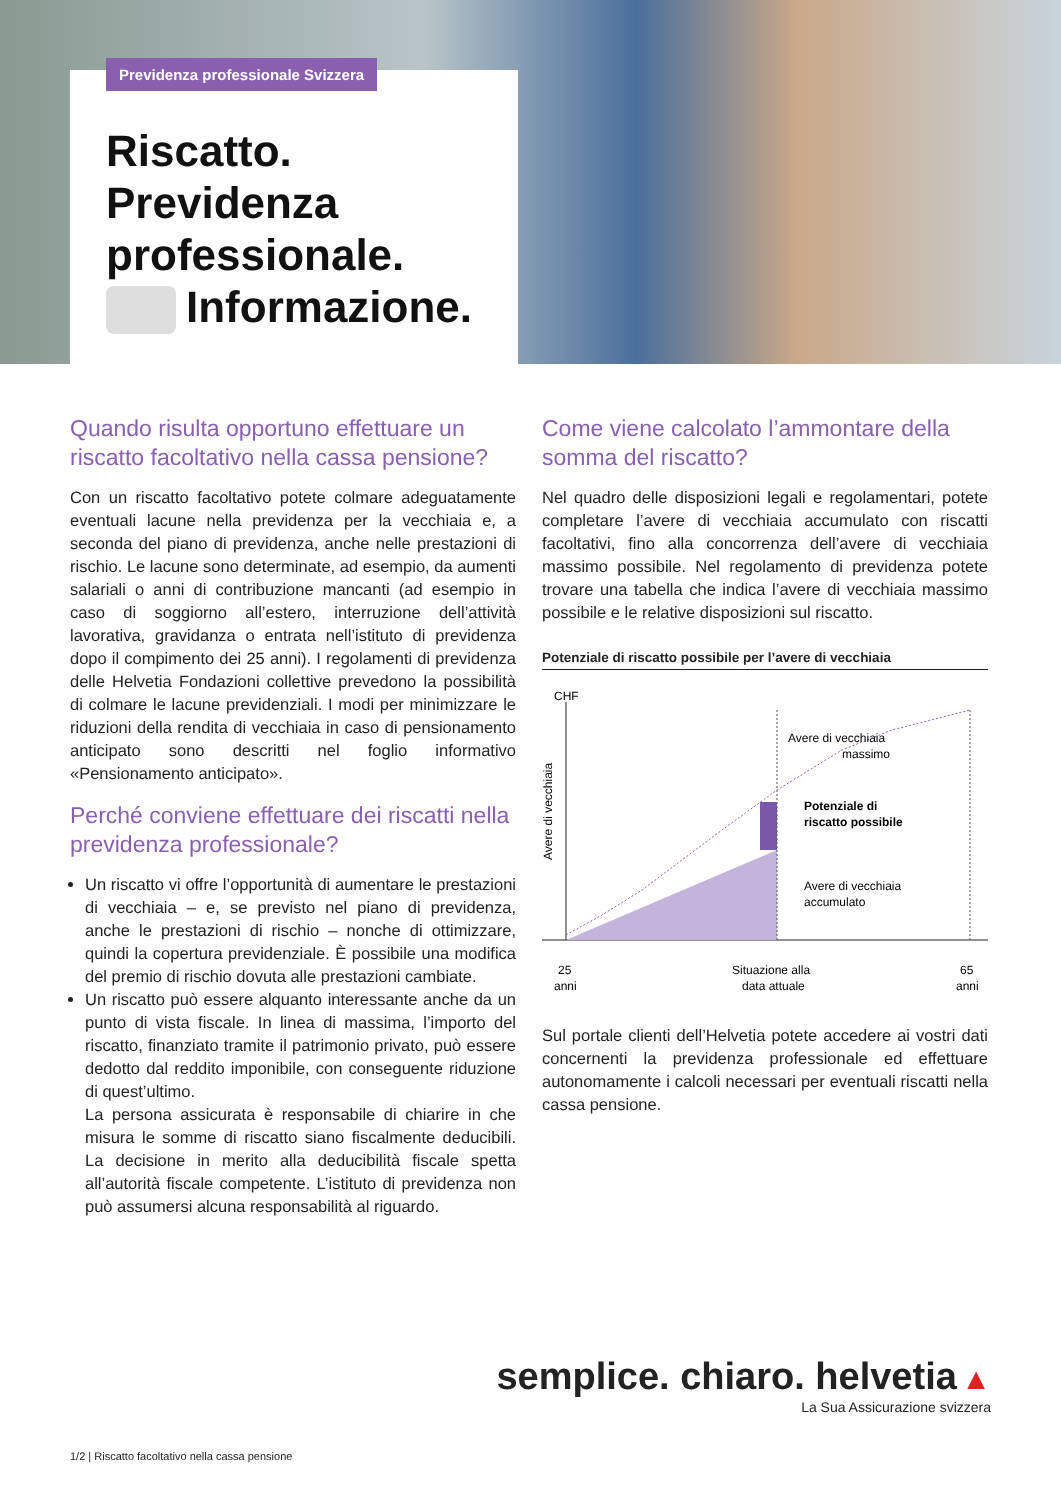Previdenza professionale Svizzera
Riscatto.
Previdenza
professionale.
Informazione.
Quando risulta opportuno effettuare un riscatto facoltativo nella cassa pensione?
Con un riscatto facoltativo potete colmare adeguatamente eventuali lacune nella previdenza per la vecchiaia e, a seconda del piano di previdenza, anche nelle prestazioni di rischio. Le lacune sono determinate, ad esempio, da aumenti salariali o anni di contribuzione mancanti (ad esempio in caso di soggiorno all’estero, interruzione dell’attività lavorativa, gravidanza o entrata nell’istituto di previdenza dopo il compimento dei 25 anni). I regolamenti di previdenza delle Helvetia Fondazioni collettive prevedono la possibilità di colmare le lacune previdenziali. I modi per minimizzare le riduzioni della rendita di vecchiaia in caso di pensionamento anticipato sono descritti nel foglio informativo «Pensionamento anticipato».
Perché conviene effettuare dei riscatti nella previdenza professionale?
Un riscatto vi offre l’opportunità di aumentare le prestazioni di vecchiaia – e, se previsto nel piano di previdenza, anche le prestazioni di rischio – nonche di ottimizzare, quindi la copertura previdenziale. È possibile una modifica del premio di rischio dovuta alle prestazioni cambiate.
Un riscatto può essere alquanto interessante anche da un punto di vista fiscale. In linea di massima, l’importo del riscatto, finanziato tramite il patrimonio privato, può essere dedotto dal reddito imponibile, con conseguente riduzione di quest’ultimo.
La persona assicurata è responsabile di chiarire in che misura le somme di riscatto siano fiscalmente deducibili. La decisione in merito alla deducibilità fiscale spetta all’autorità fiscale competente. L’istituto di previdenza non può assumersi alcuna responsabilità al riguardo.
Come viene calcolato l’ammontare della somma del riscatto?
Nel quadro delle disposizioni legali e regolamentari, potete completare l’avere di vecchiaia accumulato con riscatti facoltativi, fino alla concorrenza dell’avere di vecchiaia massimo possibile. Nel regolamento di previdenza potete trovare una tabella che indica l’avere di vecchiaia massimo possibile e le relative disposizioni sul riscatto.
Potenziale di riscatto possibile per l’avere di vecchiaia
CHF
Avere di vecchiaia
Avere di vecchiaia
massimo
Potenziale di
riscatto possibile
Avere di vecchiaia
accumulato
25
anni
Situazione alla
data attuale
65
anni
Sul portale clienti dell’Helvetia potete accedere ai vostri dati concernenti la previdenza professionale ed effettuare autonomamente i calcoli necessari per eventuali riscatti nella cassa pensione.
semplice. chiaro. helvetia ▲
La Sua Assicurazione svizzera
1/2 | Riscatto facoltativo nella cassa pensione